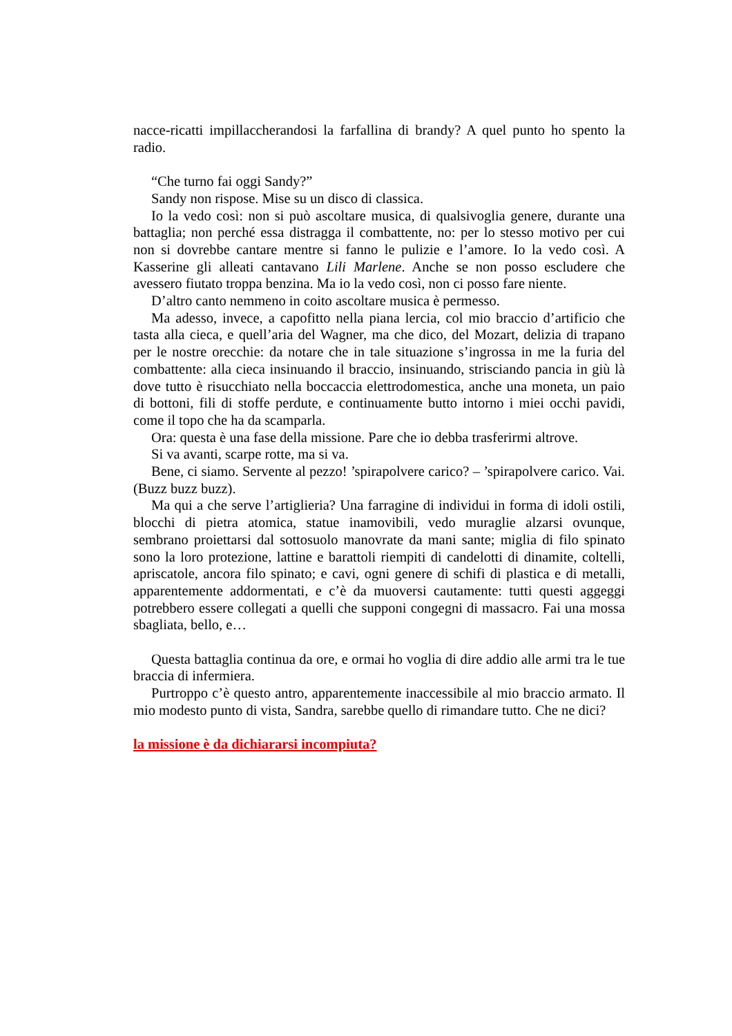nacce-ricatti impillaccherandosi la farfallina di brandy? A quel punto ho spento la radio.
“Che turno fai oggi Sandy?”
Sandy non rispose. Mise su un disco di classica.
Io la vedo così: non si può ascoltare musica, di qualsivoglia genere, durante una battaglia; non perché essa distragga il combattente, no: per lo stesso motivo per cui non si dovrebbe cantare mentre si fanno le pulizie e l’amore. Io la vedo così. A Kasserine gli alleati cantavano Lili Marlene. Anche se non posso escludere che avessero fiutato troppa benzina. Ma io la vedo così, non ci posso fare niente.
D’altro canto nemmeno in coito ascoltare musica è permesso.
Ma adesso, invece, a capofitto nella piana lercia, col mio braccio d’artificio che tasta alla cieca, e quell’aria del Wagner, ma che dico, del Mozart, delizia di trapano per le nostre orecchie: da notare che in tale situazione s’ingrossa in me la furia del combattente: alla cieca insinuando il braccio, insinuando, strisciando pancia in giù là dove tutto è risucchiato nella boccaccia elettrodomestica, anche una moneta, un paio di bottoni, fili di stoffe perdute, e continuamente butto intorno i miei occhi pavidi, come il topo che ha da scamparla.
Ora: questa è una fase della missione. Pare che io debba trasferirmi altrove.
Si va avanti, scarpe rotte, ma si va.
Bene, ci siamo. Servente al pezzo! ’spirapolvere carico? – ’spirapolvere carico. Vai. (Buzz buzz buzz).
Ma qui a che serve l’artiglieria? Una farragine di individui in forma di idoli ostili, blocchi di pietra atomica, statue inamovibili, vedo muraglie alzarsi ovunque, sembrano proiettarsi dal sottosuolo manovrate da mani sante; miglia di filo spinato sono la loro protezione, lattine e barattoli riempiti di candelotti di dinamite, coltelli, apriscatole, ancora filo spinato; e cavi, ogni genere di schifi di plastica e di metalli, apparentemente addormentati, e c’è da muoversi cautamente: tutti questi aggeggi potrebbero essere collegati a quelli che supponi congegni di massacro. Fai una mossa sbagliata, bello, e…
Questa battaglia continua da ore, e ormai ho voglia di dire addio alle armi tra le tue braccia di infermiera.
Purtroppo c’è questo antro, apparentemente inaccessibile al mio braccio armato. Il mio modesto punto di vista, Sandra, sarebbe quello di rimandare tutto. Che ne dici?
la missione è da dichiararsi incompiuta?